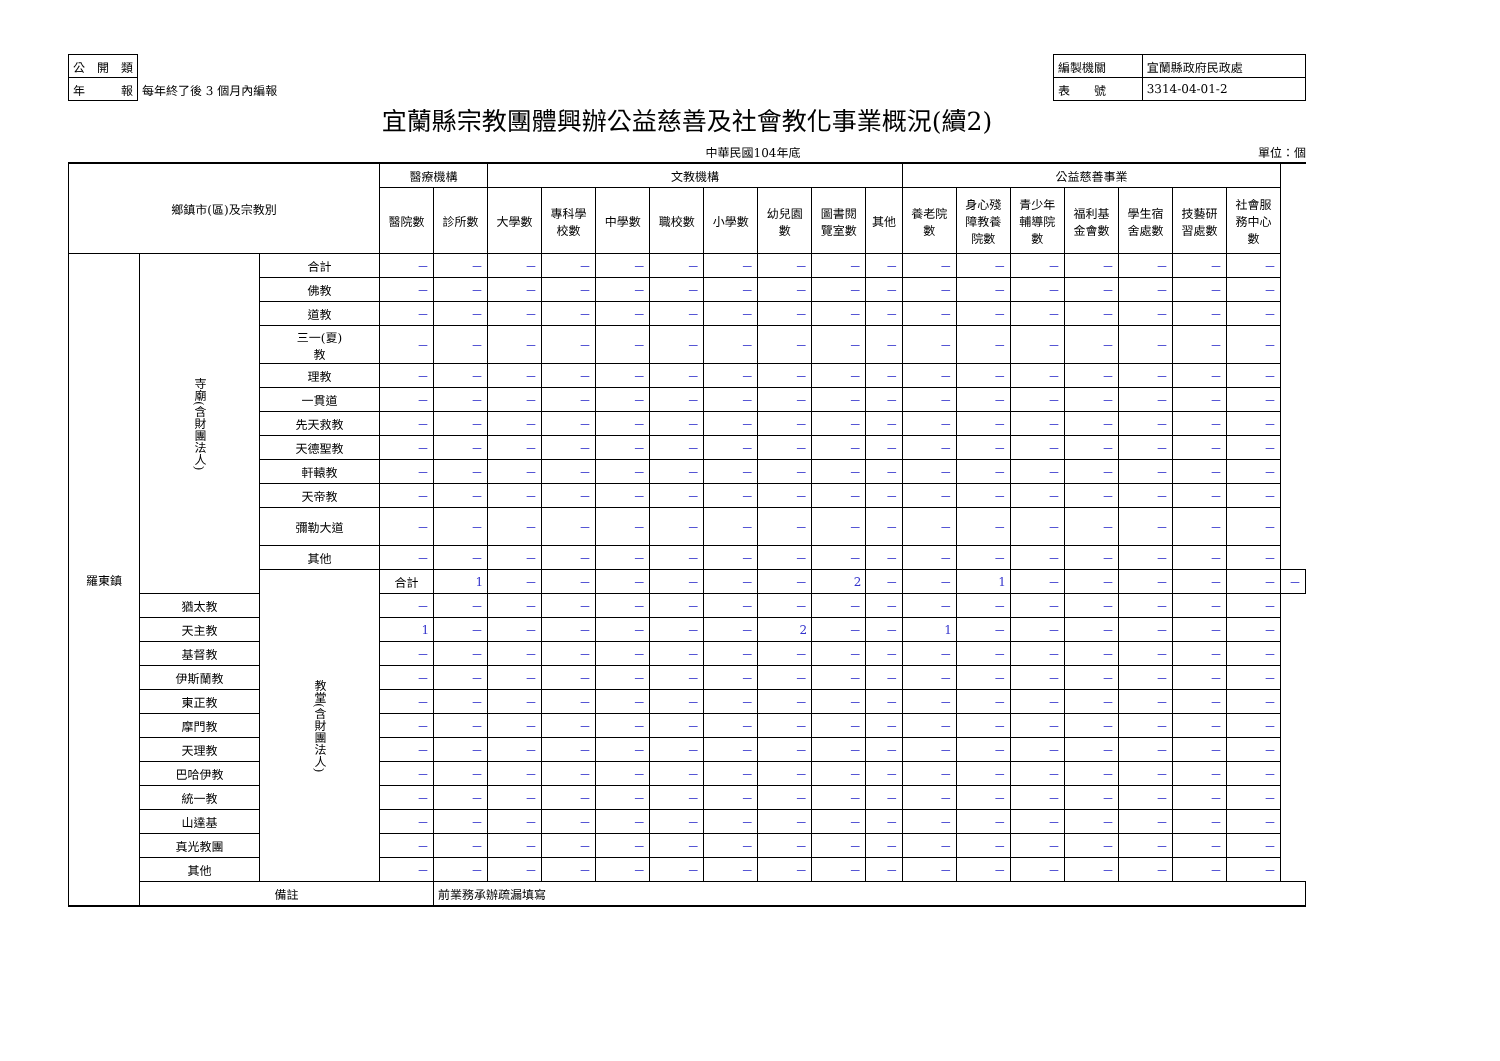| 公 開 類 | |
| 年 報 | 每年終了後 3 個月內編報 |
| 編製機關 | 宜蘭縣政府民政處 |
| 表 號 | 3314-04-01-2 |
宜蘭縣宗教團體興辦公益慈善及社會教化事業概況(續2)
中華民國104年底 單位：個
| 鄉鎮市(區)及宗教別 | | | 醫療機構 | | 文教機構 | | | | | | | | 公益慈善事業 | | | | | | | |
| --- | --- | --- | --- | --- | --- | --- | --- | --- | --- | --- | --- | --- | --- | --- | --- | --- | --- | --- | --- | --- |
| | | | 醫院數 | 診所數 | 大學數 | 專科學 校數 | 中學數 | 職校數 | 小學數 | 幼兒園 數 | 圖書閱 覽室數 | 其他 | 養老院 數 | 身心殘 障教養 院數 | 青少年 輔導院 數 | 福利基 金會數 | 學生宿 舍處數 | 技藝研 習處數 | 社會服 務中心 數 | |
| 羅東鎮 | 寺廟(含財團法人) | 合計 | － | － | － | － | － | － | － | － | － | － | － | － | － | － | － | － | － | |
| | | 佛教 | － | － | － | － | － | － | － | － | － | － | － | － | － | － | － | － | － | |
| | | 道教 | － | － | － | － | － | － | － | － | － | － | － | － | － | － | － | － | － | |
| | | 三一(夏) 教 | － | － | － | － | － | － | － | － | － | － | － | － | － | － | － | － | － | |
| | | 理教 | － | － | － | － | － | － | － | － | － | － | － | － | － | － | － | － | － | |
| | | 一貫道 | － | － | － | － | － | － | － | － | － | － | － | － | － | － | － | － | － | |
| | | 先天救教 | － | － | － | － | － | － | － | － | － | － | － | － | － | － | － | － | － | |
| | | 天德聖教 | － | － | － | － | － | － | － | － | － | － | － | － | － | － | － | － | － | |
| | | 軒轅教 | － | － | － | － | － | － | － | － | － | － | － | － | － | － | － | － | － | |
| | | 天帝教 | － | － | － | － | － | － | － | － | － | － | － | － | － | － | － | － | － | |
| | | 彌勒大道 | － | － | － | － | － | － | － | － | － | － | － | － | － | － | － | － | － | |
| | | 其他 | － | － | － | － | － | － | － | － | － | － | － | － | － | － | － | － | － | |
| | | 教堂(含財團法人) | 合計 | 1 | － | － | － | － | － | － | 2 | － | － | 1 | － | － | － | － | － | － |
| | 猶太教 | | － | － | － | － | － | － | － | － | － | － | － | － | － | － | － | － | － | |
| | 天主教 | | 1 | － | － | － | － | － | － | 2 | － | － | 1 | － | － | － | － | － | － | |
| | 基督教 | | － | － | － | － | － | － | － | － | － | － | － | － | － | － | － | － | － | |
| | 伊斯蘭教 | | － | － | － | － | － | － | － | － | － | － | － | － | － | － | － | － | － | |
| | 東正教 | | － | － | － | － | － | － | － | － | － | － | － | － | － | － | － | － | － | |
| | 摩門教 | | － | － | － | － | － | － | － | － | － | － | － | － | － | － | － | － | － | |
| | 天理教 | | － | － | － | － | － | － | － | － | － | － | － | － | － | － | － | － | － | |
| | 巴哈伊教 | | － | － | － | － | － | － | － | － | － | － | － | － | － | － | － | － | － | |
| | 統一教 | | － | － | － | － | － | － | － | － | － | － | － | － | － | － | － | － | － | |
| | 山達基 | | － | － | － | － | － | － | － | － | － | － | － | － | － | － | － | － | － | |
| | 真光教團 | | － | － | － | － | － | － | － | － | － | － | － | － | － | － | － | － | － | |
| | 其他 | | － | － | － | － | － | － | － | － | － | － | － | － | － | － | － | － | － | |
| | 備註 | | | 前業務承辦疏漏填寫 | | | | | | | | | | | | | | | | |